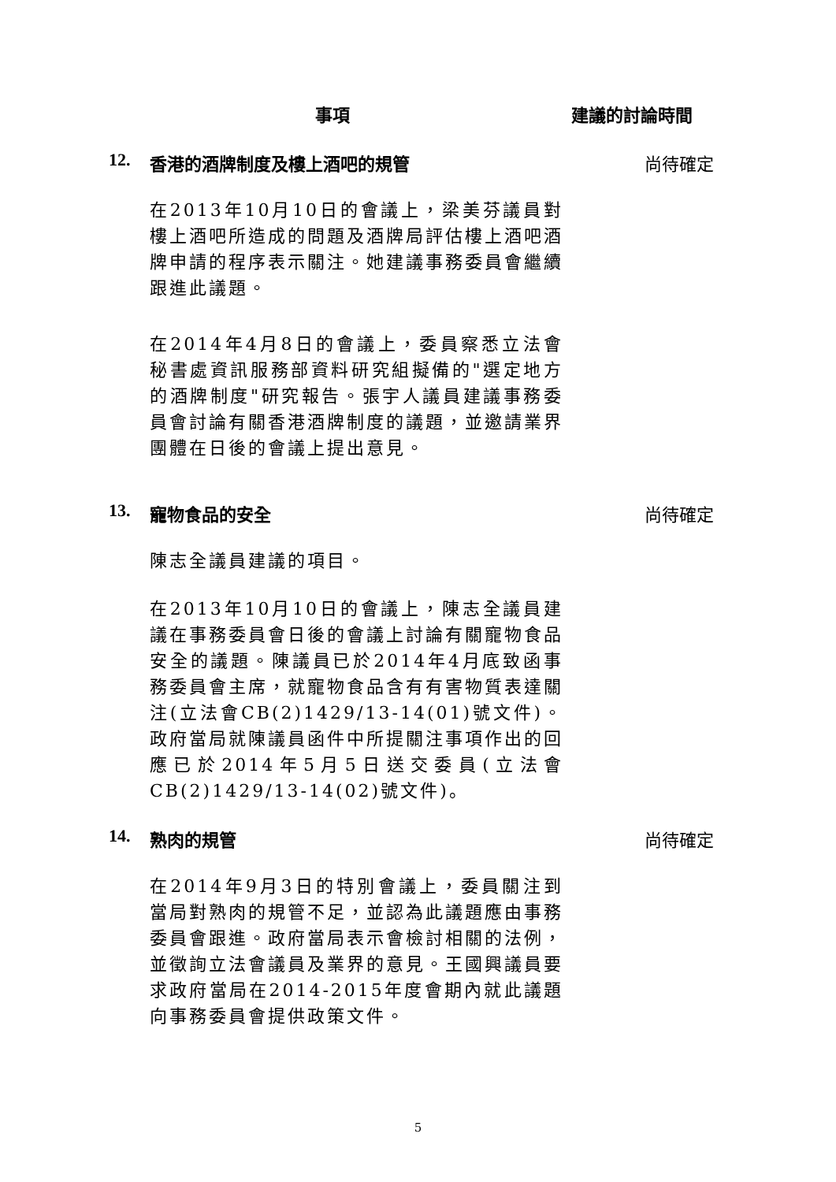事項 建議的討論時間
12. 香港的酒牌制度及樓上酒吧的規管 尚待確定
在2013年10月10日的會議上，梁美芬議員對樓上酒吧所造成的問題及酒牌局評估樓上酒吧酒牌申請的程序表示關注。她建議事務委員會繼續跟進此議題。
在2014年4月8日的會議上，委員察悉立法會秘書處資訊服務部資料研究組擬備的"選定地方的酒牌制度"研究報告。張宇人議員建議事務委員會討論有關香港酒牌制度的議題，並邀請業界團體在日後的會議上提出意見。
13. 寵物食品的安全 尚待確定
陳志全議員建議的項目。
在2013年10月10日的會議上，陳志全議員建議在事務委員會日後的會議上討論有關寵物食品安全的議題。陳議員已於2014年4月底致函事務委員會主席，就寵物食品含有有害物質表達關注(立法會CB(2)1429/13-14(01)號文件)。政府當局就陳議員函件中所提關注事項作出的回應已於2014年5月5日送交委員(立法會CB(2)1429/13-14(02)號文件)。
14. 熟肉的規管 尚待確定
在2014年9月3日的特別會議上，委員關注到當局對熟肉的規管不足，並認為此議題應由事務委員會跟進。政府當局表示會檢討相關的法例，並徵詢立法會議員及業界的意見。王國興議員要求政府當局在2014-2015年度會期內就此議題向事務委員會提供政策文件。
5